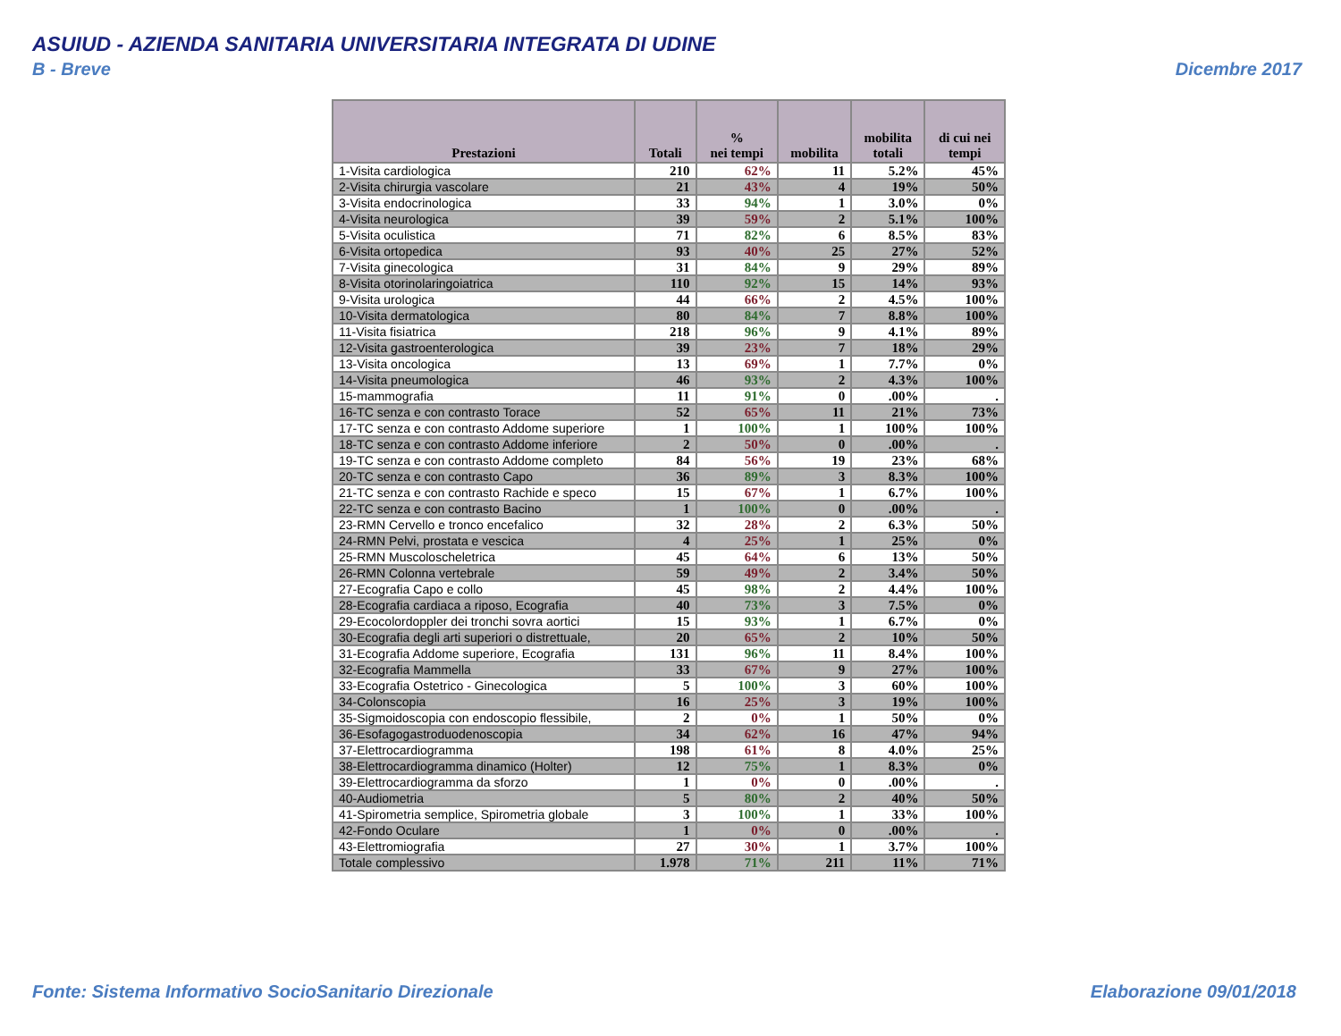ASUIUD - AZIENDA SANITARIA UNIVERSITARIA INTEGRATA DI UDINE
B - Breve Dicembre 2017
| Prestazioni | Totali | % nei tempi | mobilita | mobilita totali | di cui nei tempi |
| --- | --- | --- | --- | --- | --- |
| 1-Visita cardiologica | 210 | 62% | 11 | 5.2% | 45% |
| 2-Visita chirurgia vascolare | 21 | 43% | 4 | 19% | 50% |
| 3-Visita endocrinologica | 33 | 94% | 1 | 3.0% | 0% |
| 4-Visita neurologica | 39 | 59% | 2 | 5.1% | 100% |
| 5-Visita oculistica | 71 | 82% | 6 | 8.5% | 83% |
| 6-Visita ortopedica | 93 | 40% | 25 | 27% | 52% |
| 7-Visita ginecologica | 31 | 84% | 9 | 29% | 89% |
| 8-Visita otorinolaringoiatrica | 110 | 92% | 15 | 14% | 93% |
| 9-Visita urologica | 44 | 66% | 2 | 4.5% | 100% |
| 10-Visita dermatologica | 80 | 84% | 7 | 8.8% | 100% |
| 11-Visita fisiatrica | 218 | 96% | 9 | 4.1% | 89% |
| 12-Visita gastroenterologica | 39 | 23% | 7 | 18% | 29% |
| 13-Visita oncologica | 13 | 69% | 1 | 7.7% | 0% |
| 14-Visita pneumologica | 46 | 93% | 2 | 4.3% | 100% |
| 15-mammografia | 11 | 91% | 0 | .00% | . |
| 16-TC senza e con contrasto Torace | 52 | 65% | 11 | 21% | 73% |
| 17-TC senza e con contrasto Addome superiore | 1 | 100% | 1 | 100% | 100% |
| 18-TC senza e con contrasto Addome inferiore | 2 | 50% | 0 | .00% | . |
| 19-TC senza e con contrasto Addome completo | 84 | 56% | 19 | 23% | 68% |
| 20-TC senza e con contrasto Capo | 36 | 89% | 3 | 8.3% | 100% |
| 21-TC senza e con contrasto Rachide e speco | 15 | 67% | 1 | 6.7% | 100% |
| 22-TC senza e con contrasto Bacino | 1 | 100% | 0 | .00% | . |
| 23-RMN Cervello e tronco encefalico | 32 | 28% | 2 | 6.3% | 50% |
| 24-RMN Pelvi, prostata e vescica | 4 | 25% | 1 | 25% | 0% |
| 25-RMN Muscoloscheletrica | 45 | 64% | 6 | 13% | 50% |
| 26-RMN Colonna vertebrale | 59 | 49% | 2 | 3.4% | 50% |
| 27-Ecografia Capo e collo | 45 | 98% | 2 | 4.4% | 100% |
| 28-Ecografia cardiaca a riposo, Ecografia | 40 | 73% | 3 | 7.5% | 0% |
| 29-Ecocolordoppler dei tronchi sovra aortici | 15 | 93% | 1 | 6.7% | 0% |
| 30-Ecografia degli arti superiori o distrettuale, | 20 | 65% | 2 | 10% | 50% |
| 31-Ecografia Addome superiore, Ecografia | 131 | 96% | 11 | 8.4% | 100% |
| 32-Ecografia Mammella | 33 | 67% | 9 | 27% | 100% |
| 33-Ecografia Ostetrico - Ginecologica | 5 | 100% | 3 | 60% | 100% |
| 34-Colonscopia | 16 | 25% | 3 | 19% | 100% |
| 35-Sigmoidoscopia con endoscopio flessibile, | 2 | 0% | 1 | 50% | 0% |
| 36-Esofagogastroduodenoscopia | 34 | 62% | 16 | 47% | 94% |
| 37-Elettrocardiogramma | 198 | 61% | 8 | 4.0% | 25% |
| 38-Elettrocardiogramma dinamico (Holter) | 12 | 75% | 1 | 8.3% | 0% |
| 39-Elettrocardiogramma da sforzo | 1 | 0% | 0 | .00% | . |
| 40-Audiometria | 5 | 80% | 2 | 40% | 50% |
| 41-Spirometria semplice, Spirometria globale | 3 | 100% | 1 | 33% | 100% |
| 42-Fondo Oculare | 1 | 0% | 0 | .00% | . |
| 43-Elettromiografia | 27 | 30% | 1 | 3.7% | 100% |
| Totale complessivo | 1.978 | 71% | 211 | 11% | 71% |
Fonte: Sistema Informativo SocioSanitario Direzionale
Elaborazione 09/01/2018